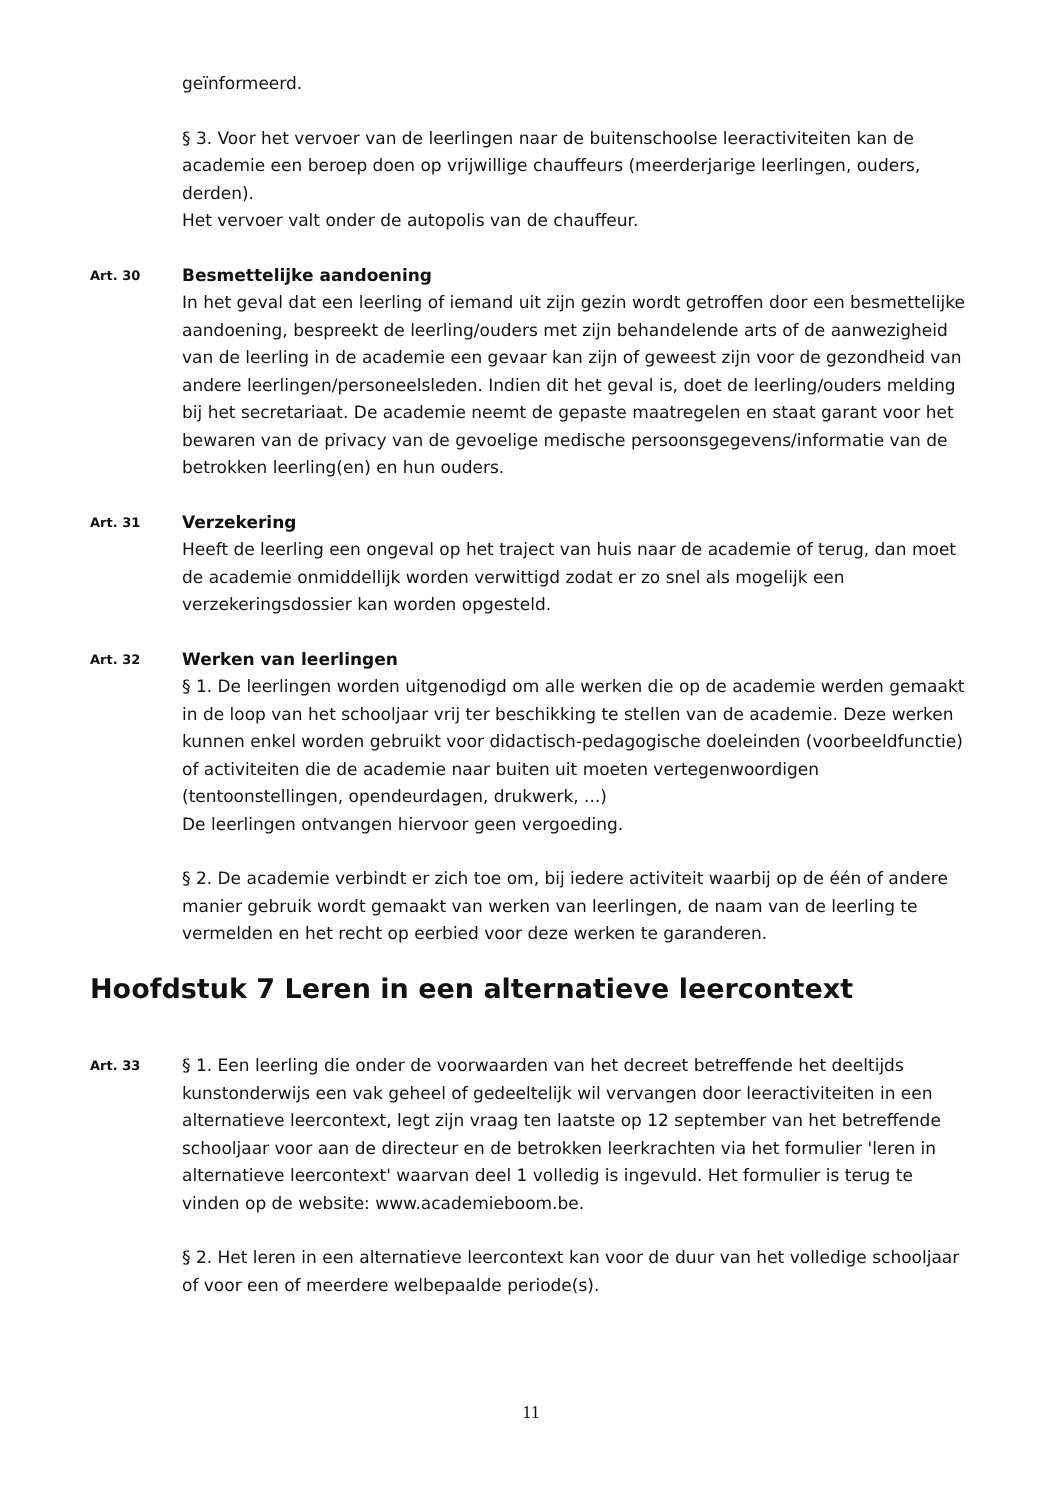geïnformeerd.
§ 3. Voor het vervoer van de leerlingen naar de buitenschoolse leeractiviteiten kan de academie een beroep doen op vrijwillige chauffeurs (meerderjarige leerlingen, ouders, derden).
Het vervoer valt onder de autopolis van de chauffeur.
Art. 30
Besmettelijke aandoening
In het geval dat een leerling of iemand uit zijn gezin wordt getroffen door een besmettelijke aandoening, bespreekt de leerling/ouders met zijn behandelende arts of de aanwezigheid van de leerling in de academie een gevaar kan zijn of geweest zijn voor de gezondheid van andere leerlingen/personeelsleden. Indien dit het geval is, doet de leerling/ouders melding bij het secretariaat. De academie neemt de gepaste maatregelen en staat garant voor het bewaren van de privacy van de gevoelige medische persoonsgegevens/informatie van de betrokken leerling(en) en hun ouders.
Art. 31
Verzekering
Heeft de leerling een ongeval op het traject van huis naar de academie of terug, dan moet de academie onmiddellijk worden verwittigd zodat er zo snel als mogelijk een verzekeringsdossier kan worden opgesteld.
Art. 32
Werken van leerlingen
§ 1. De leerlingen worden uitgenodigd om alle werken die op de academie werden gemaakt in de loop van het schooljaar vrij ter beschikking te stellen van de academie. Deze werken kunnen enkel worden gebruikt voor didactisch-pedagogische doeleinden (voorbeeldfunctie) of activiteiten die de academie naar buiten uit moeten vertegenwoordigen (tentoonstellingen, opendeurdagen, drukwerk, ...)
De leerlingen ontvangen hiervoor geen vergoeding.
§ 2. De academie verbindt er zich toe om, bij iedere activiteit waarbij op de één of andere manier gebruik wordt gemaakt van werken van leerlingen, de naam van de leerling te vermelden en het recht op eerbied voor deze werken te garanderen.
Hoofdstuk 7 Leren in een alternatieve leercontext
Art. 33
§ 1. Een leerling die onder de voorwaarden van het decreet betreffende het deeltijds kunstonderwijs een vak geheel of gedeeltelijk wil vervangen door leeractiviteiten in een alternatieve leercontext, legt zijn vraag ten laatste op 12 september van het betreffende schooljaar voor aan de directeur en de betrokken leerkrachten via het formulier 'leren in alternatieve leercontext' waarvan deel 1 volledig is ingevuld. Het formulier is terug te vinden op de website: www.academieboom.be.
§ 2. Het leren in een alternatieve leercontext kan voor de duur van het volledige schooljaar of voor een of meerdere welbepaalde periode(s).
11